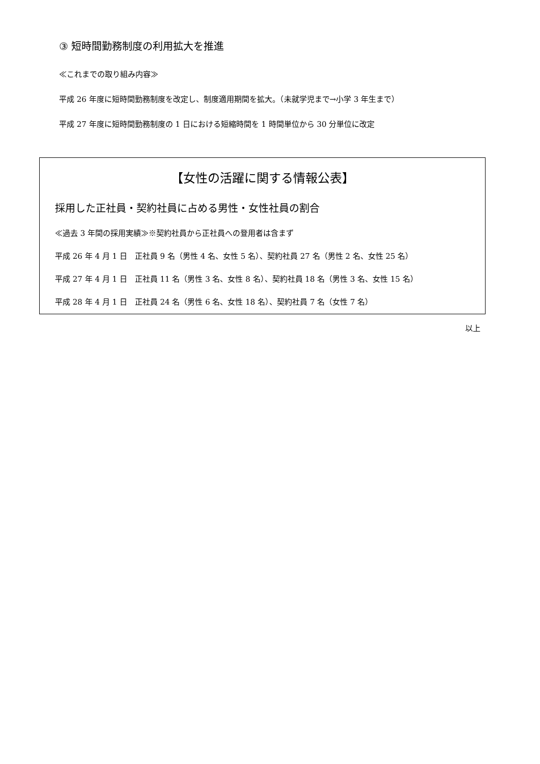③ 短時間勤務制度の利用拡大を推進
≪これまでの取り組み内容≫
平成 26 年度に短時間勤務制度を改定し、制度適用期間を拡大。（未就学児まで→小学 3 年生まで）
平成 27 年度に短時間勤務制度の 1 日における短縮時間を 1 時間単位から 30 分単位に改定
【女性の活躍に関する情報公表】
採用した正社員・契約社員に占める男性・女性社員の割合
≪過去 3 年間の採用実績≫※契約社員から正社員への登用者は含まず
平成 26 年 4 月 1 日　正社員 9 名（男性 4 名、女性 5 名）、契約社員 27 名（男性 2 名、女性 25 名）
平成 27 年 4 月 1 日　正社員 11 名（男性 3 名、女性 8 名）、契約社員 18 名（男性 3 名、女性 15 名）
平成 28 年 4 月 1 日　正社員 24 名（男性 6 名、女性 18 名）、契約社員 7 名（女性 7 名）
以上